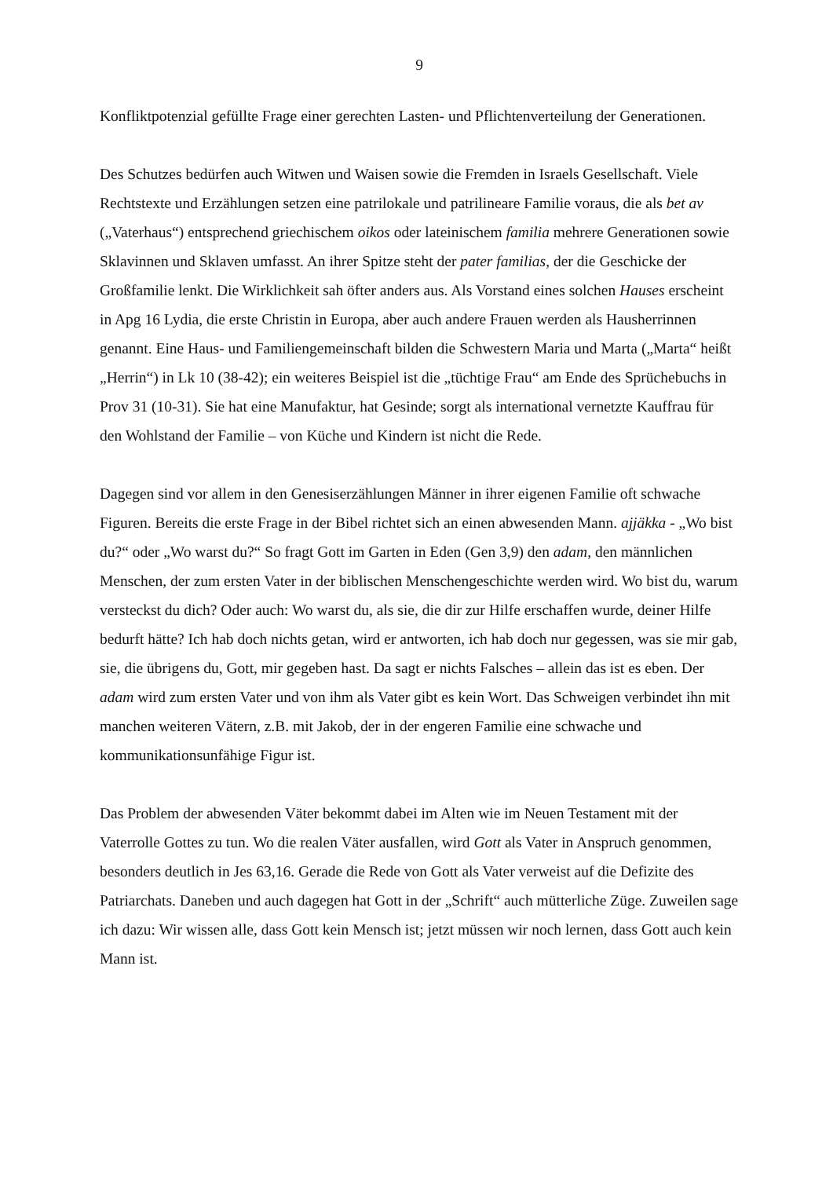9
Konfliktpotenzial gefüllte Frage einer gerechten Lasten- und Pflichtenverteilung der Generationen.
Des Schutzes bedürfen auch Witwen und Waisen sowie die Fremden in Israels Gesellschaft. Viele Rechtstexte und Erzählungen setzen eine patrilokale und patrilineare Familie voraus, die als bet av („Vaterhaus“) entsprechend griechischem oikos oder lateinischem familia mehrere Generationen sowie Sklavinnen und Sklaven umfasst. An ihrer Spitze steht der pater familias, der die Geschicke der Großfamilie lenkt. Die Wirklichkeit sah öfter anders aus. Als Vorstand eines solchen Hauses erscheint in Apg 16 Lydia, die erste Christin in Europa, aber auch andere Frauen werden als Hausherrinnen genannt. Eine Haus- und Familiengemeinschaft bilden die Schwestern Maria und Marta („Marta“ heißt „Herrin“) in Lk 10 (38-42); ein weiteres Beispiel ist die „tüchtige Frau“ am Ende des Sprüchebuchs in Prov 31 (10-31). Sie hat eine Manufaktur, hat Gesinde; sorgt als international vernetzte Kauffrau für den Wohlstand der Familie – von Küche und Kindern ist nicht die Rede.
Dagegen sind vor allem in den Genesiserzählungen Männer in ihrer eigenen Familie oft schwache Figuren. Bereits die erste Frage in der Bibel richtet sich an einen abwesenden Mann. ajjäkka - „Wo bist du?“ oder „Wo warst du?“ So fragt Gott im Garten in Eden (Gen 3,9) den adam, den männlichen Menschen, der zum ersten Vater in der biblischen Menschengeschichte werden wird. Wo bist du, warum versteckst du dich? Oder auch: Wo warst du, als sie, die dir zur Hilfe erschaffen wurde, deiner Hilfe bedurft hätte? Ich hab doch nichts getan, wird er antworten, ich hab doch nur gegessen, was sie mir gab, sie, die übrigens du, Gott, mir gegeben hast. Da sagt er nichts Falsches – allein das ist es eben. Der adam wird zum ersten Vater und von ihm als Vater gibt es kein Wort. Das Schweigen verbindet ihn mit manchen weiteren Vätern, z.B. mit Jakob, der in der engeren Familie eine schwache und kommunikationsunfähige Figur ist.
Das Problem der abwesenden Väter bekommt dabei im Alten wie im Neuen Testament mit der Vaterrolle Gottes zu tun. Wo die realen Väter ausfallen, wird Gott als Vater in Anspruch genommen, besonders deutlich in Jes 63,16. Gerade die Rede von Gott als Vater verweist auf die Defizite des Patriarchats. Daneben und auch dagegen hat Gott in der „Schrift“ auch mütterliche Züge. Zuweilen sage ich dazu: Wir wissen alle, dass Gott kein Mensch ist; jetzt müssen wir noch lernen, dass Gott auch kein Mann ist.